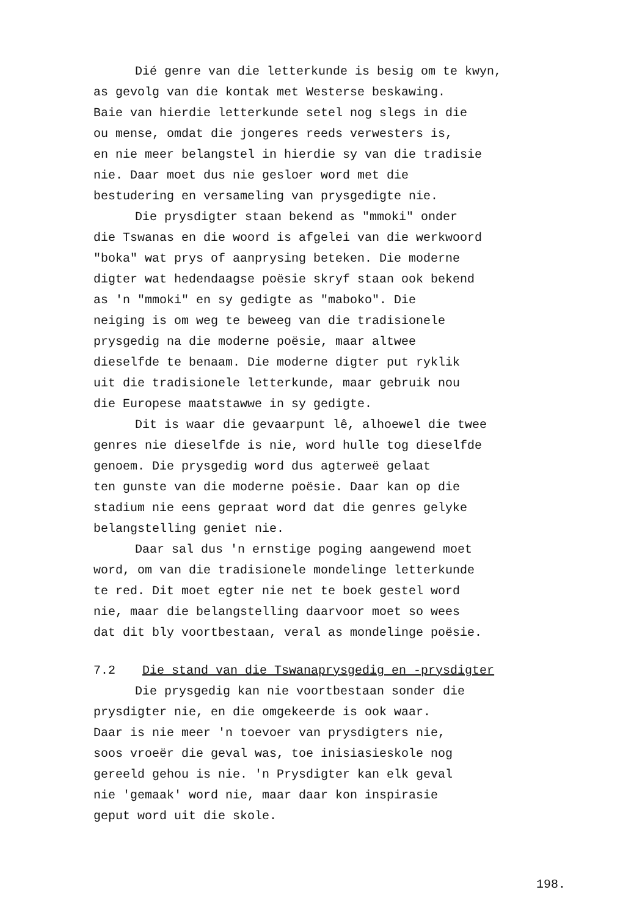Dié genre van die letterkunde is besig om te kwyn,
as gevolg van die kontak met Westerse beskawing.
Baie van hierdie letterkunde setel nog slegs in die
ou mense, omdat die jongeres reeds verwesters is,
en nie meer belangstel in hierdie sy van die tradisie
nie. Daar moet dus nie gesloer word met die
bestudering en versameling van prysgedigte nie.
Die prysdigter staan bekend as "mmoki" onder
die Tswanas en die woord is afgelei van die werkwoord
"boka" wat prys of aanprysing beteken. Die moderne
digter wat hedendaagse poësie skryf staan ook bekend
as 'n "mmoki" en sy gedigte as "maboko". Die
neiging is om weg te beweeg van die tradisionele
prysgedig na die moderne poësie, maar altwee
dieselfde te benaam. Die moderne digter put ryklik
uit die tradisionele letterkunde, maar gebruik nou
die Europese maatstawwe in sy gedigte.
Dit is waar die gevaarpunt lê, alhoewel die twee
genres nie dieselfde is nie, word hulle tog dieselfde
genoem. Die prysgedig word dus agterweë gelaat
ten gunste van die moderne poësie. Daar kan op die
stadium nie eens gepraat word dat die genres gelyke
belangstelling geniet nie.
Daar sal dus 'n ernstige poging aangewend moet
word, om van die tradisionele mondelinge letterkunde
te red. Dit moet egter nie net te boek gestel word
nie, maar die belangstelling daarvoor moet so wees
dat dit bly voortbestaan, veral as mondelinge poësie.
7.2 Die stand van die Tswanaprysgedig en -prysdigter
Die prysgedig kan nie voortbestaan sonder die
prysdigter nie, en die omgekeerde is ook waar.
Daar is nie meer 'n toevoer van prysdigters nie,
soos vroeër die geval was, toe inisiasieskole nog
gereeld gehou is nie. 'n Prysdigter kan elk geval
nie 'gemaak' word nie, maar daar kon inspirasie
geput word uit die skole.
198.